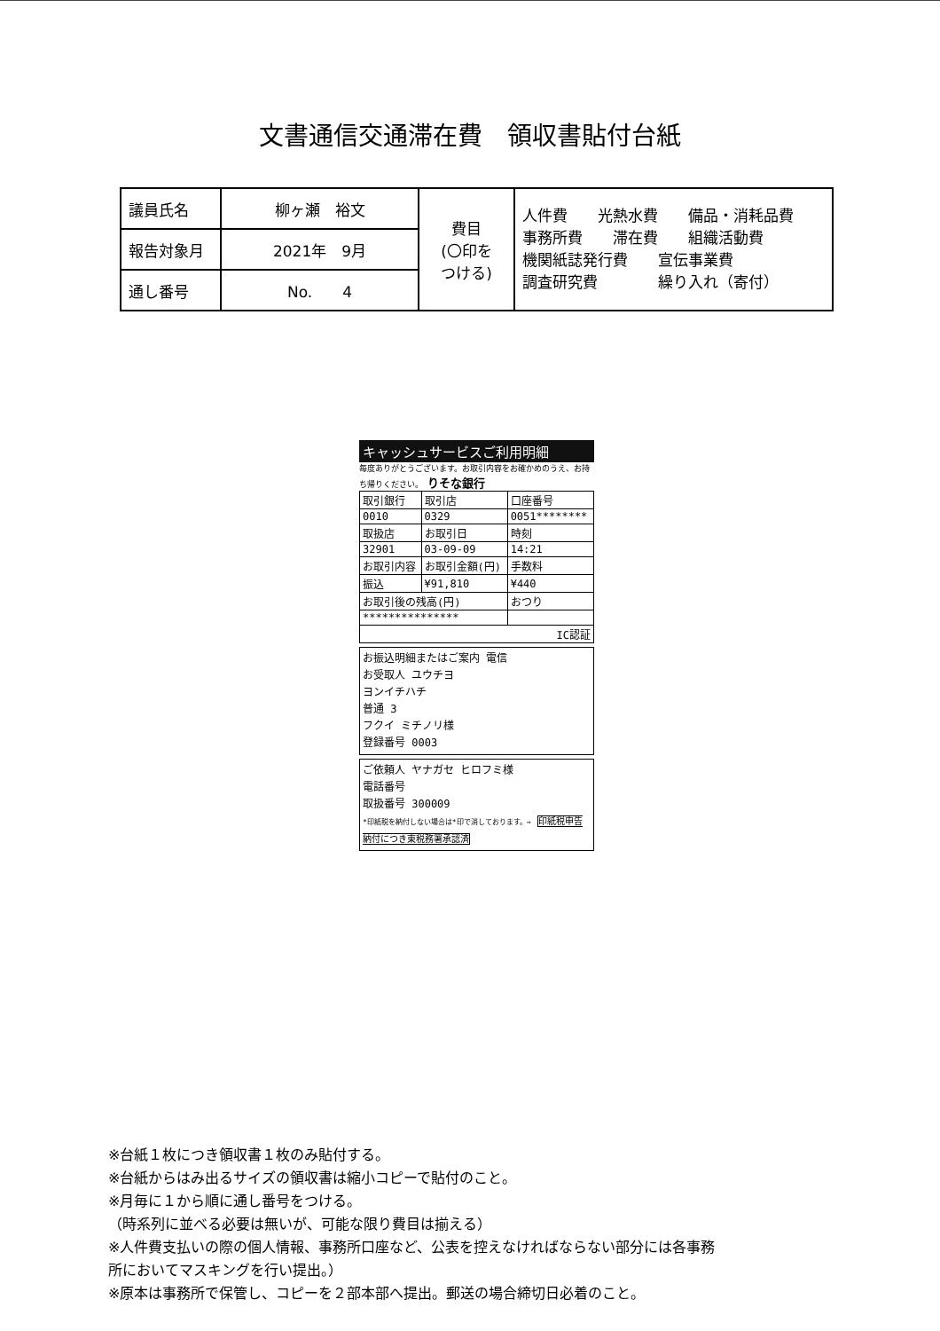文書通信交通滞在費　領収書貼付台紙
| 議員氏名 | 柳ヶ瀬 裕文 | 費目 (〇印を つける) | 人件費 光熱水費 備品・消耗品費 事務所費 滞在費 組織活動費 機関紙誌発行費 宣伝事業費 調査研究費 繰り入れ（寄付） |
| 報告対象月 | 2021年 9月 | | |
| 通し番号 | No. 4 | | |
キャッシュサービスご利用明細
毎度ありがとうございます。お取引内容をお確かめのうえ、お持ち帰りください。 りそな銀行
| 取引銀行 | 取引店 | 口座番号 | |
| 0010 | 0329 | 0051******** | |
| 取扱店 | お取引日 | | 時刻 |
| 32901 | 03-09-09 | | 14:21 |
| お取引内容 | お取引金額(円) | | 手数料 |
| 振込 | ¥91,810 | | ¥440 |
| お取引後の残高(円) | | | おつり |
| *************** | | | |
| IC認証 | | | |
お振込明細またはご案内 電信
お受取人 ユウチヨ
ヨンイチハチ
普通 3
フクイ ミチノリ様
登録番号 0003
ご依頼人 ヤナガセ ヒロフミ様
電話番号
取扱番号 300009
*印紙税を納付しない場合は*印で消しております。→ 印紙税申告納付につき東税務署承認済
※台紙１枚につき領収書１枚のみ貼付する。
※台紙からはみ出るサイズの領収書は縮小コピーで貼付のこと。
※月毎に１から順に通し番号をつける。
（時系列に並べる必要は無いが、可能な限り費目は揃える）
※人件費支払いの際の個人情報、事務所口座など、公表を控えなければならない部分には各事務
所においてマスキングを行い提出。）
※原本は事務所で保管し、コピーを２部本部へ提出。郵送の場合締切日必着のこと。